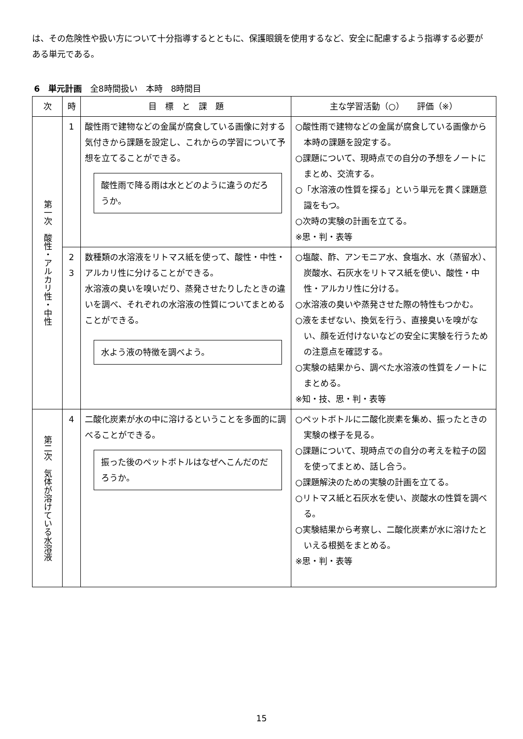は、その危険性や扱い方について十分指導するとともに、保護眼鏡を使用するなど、安全に配慮するよう指導する必要がある単元である。
6　単元計画　全8時間扱い　本時　8時間目
| 次 | 時 | 目 標 と 課 題 | 主な学習活動（○） 評価（※） |
| --- | --- | --- | --- |
| 第一次 酸性・アルカリ性・中性 | 1 | 酸性雨で建物などの金属が腐食している画像に対する気付きから課題を設定し、これからの学習について予想を立てることができる。 酸性雨で降る雨は水とどのように違うのだろうか。 | ○酸性雨で建物などの金属が腐食している画像から本時の課題を設定する。 ○課題について、現時点での自分の予想をノートにまとめ、交流する。 ○「水溶液の性質を探る」という単元を貫く課題意識をもつ。 ○次時の実験の計画を立てる。 ※思・判・表等 |
| | 2 3 | 数種類の水溶液をリトマス紙を使って、酸性・中性・アルカリ性に分けることができる。 水溶液の臭いを嗅いだり、蒸発させたりしたときの違いを調べ、それぞれの水溶液の性質についてまとめることができる。 水よう液の特徴を調べよう。 | ○塩酸、酢、アンモニア水、食塩水、水（蒸留水）、炭酸水、石灰水をリトマス紙を使い、酸性・中性・アルカリ性に分ける。 ○水溶液の臭いや蒸発させた際の特性もつかむ。 ○液をまぜない、換気を行う、直接臭いを嗅がない、顔を近付けないなどの安全に実験を行うための注意点を確認する。 ○実験の結果から、調べた水溶液の性質をノートにまとめる。 ※知・技、思・判・表等 |
| 第二次 気体が溶けている水溶液 | 4 | 二酸化炭素が水の中に溶けるということを多面的に調べることができる。 振った後のペットボトルはなぜへこんだのだろうか。 | ○ペットボトルに二酸化炭素を集め、振ったときの実験の様子を見る。 ○課題について、現時点での自分の考えを粒子の図を使ってまとめ、話し合う。 ○課題解決のための実験の計画を立てる。 ○リトマス紙と石灰水を使い、炭酸水の性質を調べる。 ○実験結果から考察し、二酸化炭素が水に溶けたといえる根拠をまとめる。 ※思・判・表等 |
15